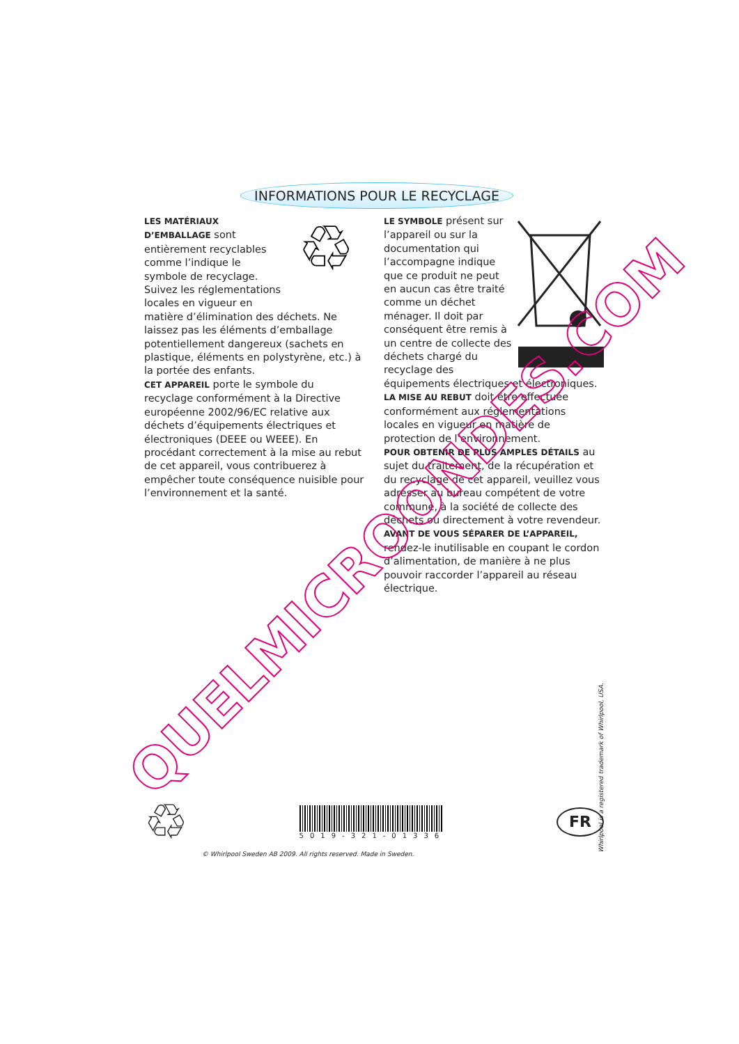INFORMATIONS POUR LE RECYCLAGE
♲
LES MATÉRIAUX D’EMBALLAGE sont entièrement recyclables comme l’indique le symbole de recyclage. Suivez les réglementations locales en vigueur en matière d’élimination des déchets. Ne laissez pas les éléments d’emballage potentiellement dangereux (sachets en plastique, éléments en polystyrène, etc.) à la portée des enfants.
CET APPAREIL porte le symbole du recyclage conformément à la Directive européenne 2002/96/EC relative aux déchets d’équipements électriques et électroniques (DEEE ou WEEE). En procédant correctement à la mise au rebut de cet appareil, vous contribuerez à empêcher toute conséquence nuisible pour l’environnement et la santé.
LE SYMBOLE présent sur l’appareil ou sur la documentation qui l’accompagne indique que ce produit ne peut en aucun cas être traité comme un déchet ménager. Il doit par conséquent être remis à un centre de collecte des déchets chargé du recyclage des équipements électriques et électroniques.
LA MISE AU REBUT doit être effectuée conformément aux réglementations locales en vigueur en matière de protection de l’environnement.
POUR OBTENIR DE PLUS AMPLES DÉTAILS au sujet du traitement, de la récupération et du recyclage de cet appareil, veuillez vous adresser au bureau compétent de votre commune, à la société de collecte des déchets ou directement à votre revendeur.
AVANT DE VOUS SÉPARER DE L’APPAREIL, rendez-le inutilisable en coupant le cordon d’alimentation, de manière à ne plus pouvoir raccorder l’appareil au réseau électrique.
QUELMICROONDES.COM
♲
5019-321-01336
FR
© Whirlpool Sweden AB 2009. All rights reserved. Made in Sweden.
Whirlpool is a registered trademark of Whirlpool, USA.